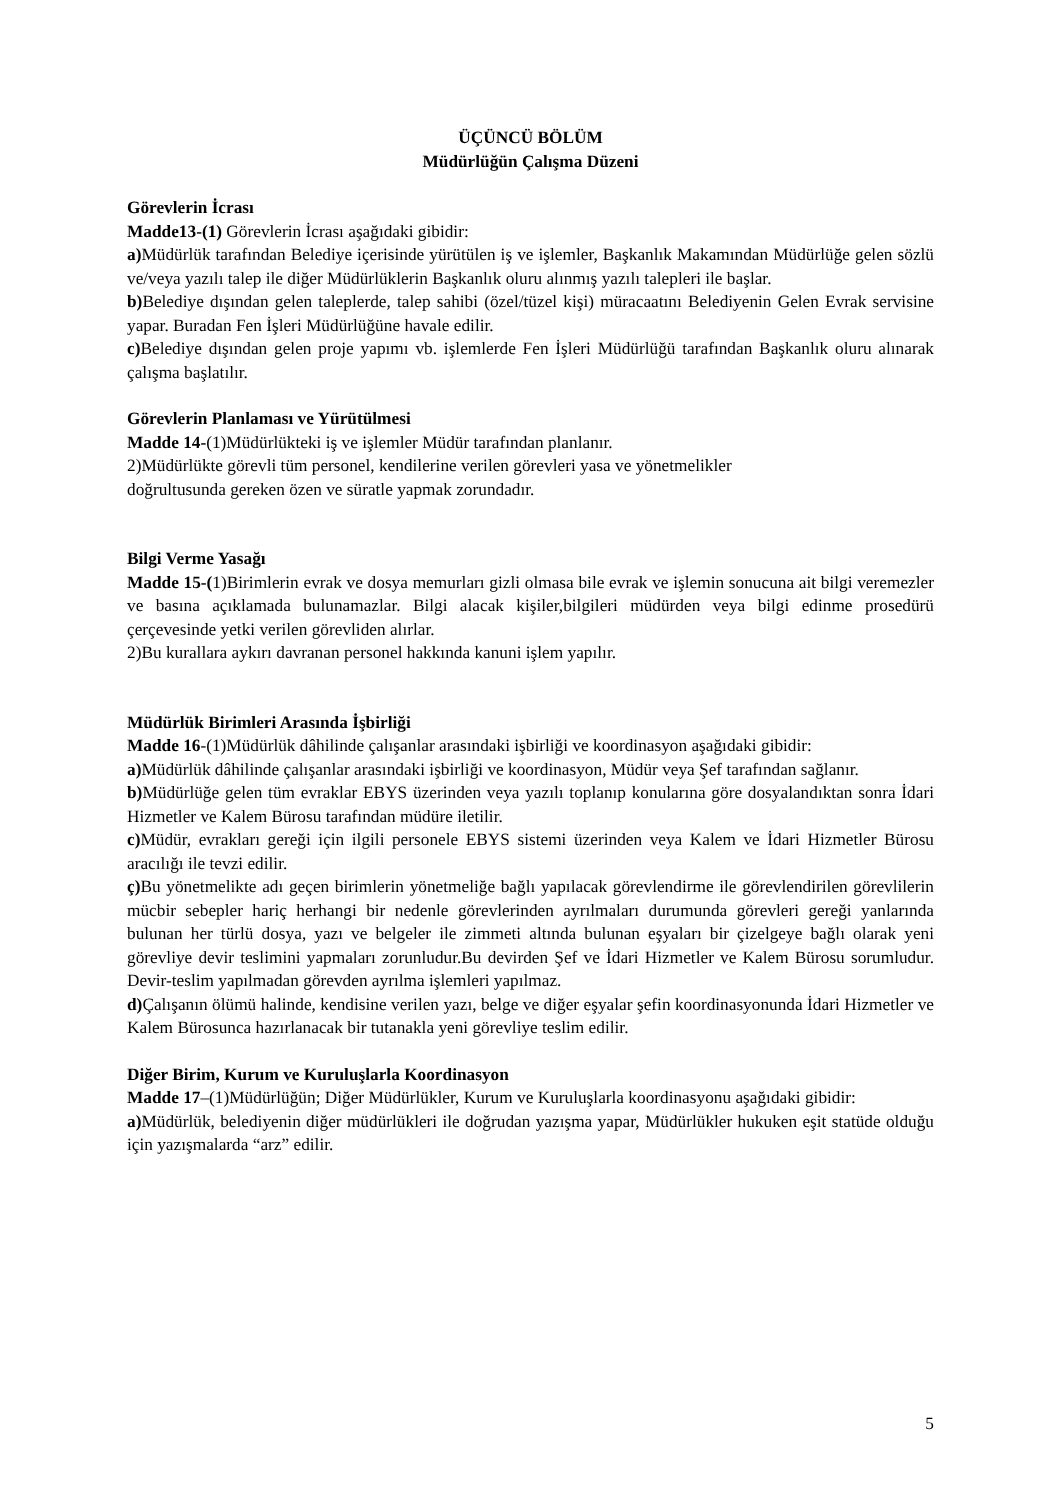ÜÇÜNCÜ BÖLÜM
Müdürlüğün Çalışma Düzeni
Görevlerin İcrası
Madde13-(1) Görevlerin İcrası aşağıdaki gibidir:
a) Müdürlük tarafından Belediye içerisinde yürütülen iş ve işlemler, Başkanlık Makamından Müdürlüğe gelen sözlü ve/veya yazılı talep ile diğer Müdürlüklerin Başkanlık oluru alınmış yazılı talepleri ile başlar.
b) Belediye dışından gelen taleplerde, talep sahibi (özel/tüzel kişi) müracaatını Belediyenin Gelen Evrak servisine yapar. Buradan Fen İşleri Müdürlüğüne havale edilir.
c) Belediye dışından gelen proje yapımı vb. işlemlerde Fen İşleri Müdürlüğü tarafından Başkanlık oluru alınarak çalışma başlatılır.
Görevlerin Planlaması ve Yürütülmesi
Madde 14-(1)Müdürlükteki iş ve işlemler Müdür tarafından planlanır.
2)Müdürlükte görevli tüm personel, kendilerine verilen görevleri yasa ve yönetmelikler
doğrultusunda gereken özen ve süratle yapmak zorundadır.
Bilgi Verme Yasağı
Madde 15-(1)Birimlerin evrak ve dosya memurları gizli olmasa bile evrak ve işlemin sonucuna ait bilgi veremezler ve basına açıklamada bulunamazlar. Bilgi alacak kişiler,bilgileri müdürden veya bilgi edinme prosedürü çerçevesinde yetki verilen görevliden alırlar.
2)Bu kurallara aykırı davranan personel hakkında kanuni işlem yapılır.
Müdürlük Birimleri Arasında İşbirliği
Madde 16-(1)Müdürlük dâhilinde çalışanlar arasındaki işbirliği ve koordinasyon aşağıdaki gibidir:
a) Müdürlük dâhilinde çalışanlar arasındaki işbirliği ve koordinasyon, Müdür veya Şef tarafından sağlanır.
b) Müdürlüğe gelen tüm evraklar EBYS üzerinden veya yazılı toplanıp konularına göre dosyalandıktan sonra İdari Hizmetler ve Kalem Bürosu tarafından müdüre iletilir.
c) Müdür, evrakları gereği için ilgili personele EBYS sistemi üzerinden veya Kalem ve İdari Hizmetler Bürosu aracılığı ile tevzi edilir.
ç) Bu yönetmelikte adı geçen birimlerin yönetmeliğe bağlı yapılacak görevlendirme ile görevlendirilen görevlilerin mücbir sebepler hariç herhangi bir nedenle görevlerinden ayrılmaları durumunda görevleri gereği yanlarında bulunan her türlü dosya, yazı ve belgeler ile zimmeti altında bulunan eşyaları bir çizelgeye bağlı olarak yeni görevliye devir teslimini yapmaları zorunludur.Bu devirden Şef ve İdari Hizmetler ve Kalem Bürosu sorumludur. Devir-teslim yapılmadan görevden ayrılma işlemleri yapılmaz.
d) Çalışanın ölümü halinde, kendisine verilen yazı, belge ve diğer eşyalar şefin koordinasyonunda İdari Hizmetler ve Kalem Bürosunca hazırlanacak bir tutanakla yeni görevliye teslim edilir.
Diğer Birim, Kurum ve Kuruluşlarla Koordinasyon
Madde 17–(1)Müdürlüğün; Diğer Müdürlükler, Kurum ve Kuruluşlarla koordinasyonu aşağıdaki gibidir:
a) Müdürlük, belediyenin diğer müdürlükleri ile doğrudan yazışma yapar, Müdürlükler hukuken eşit statüde olduğu için yazışmalarda “arz” edilir.
5